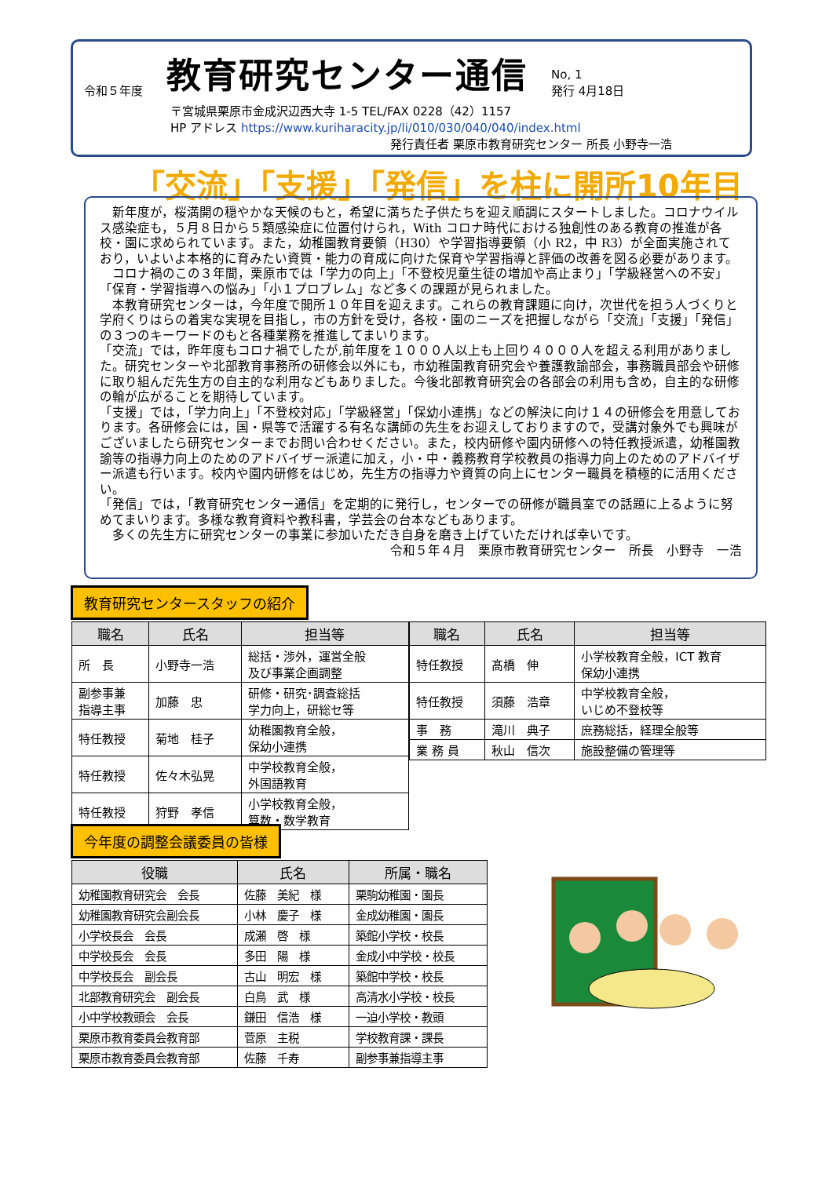令和５年度 教育研究センター通信 No, 1
発行 4月18日
〒宮城県栗原市金成沢辺西大寺 1-5 TEL/FAX 0228（42）1157
HP アドレス https://www.kuriharacity.jp/li/010/030/040/040/index.html
発行責任者 栗原市教育研究センター 所長 小野寺一浩
「交流」「支援」「発信」を柱に開所10年目
　新年度が，桜満開の穏やかな天候のもと，希望に満ちた子供たちを迎え順調にスタートしました。コロナウイルス感染症も，５月８日から５類感染症に位置付けられ，With コロナ時代における独創性のある教育の推進が各校・園に求められています。また，幼稚園教育要領（H30）や学習指導要領（小 R2，中 R3）が全面実施されており，いよいよ本格的に育みたい資質・能力の育成に向けた保育や学習指導と評価の改善を図る必要があります。
　コロナ禍のこの３年間，栗原市では「学力の向上」「不登校児童生徒の増加や高止まり」「学級経営への不安」「保育・学習指導への悩み」「小１プロブレム」など多くの課題が見られました。
　本教育研究センターは，今年度で開所１０年目を迎えます。これらの教育課題に向け，次世代を担う人づくりと学府くりはらの着実な実現を目指し，市の方針を受け，各校・園のニーズを把握しながら「交流」「支援」「発信」の３つのキーワードのもと各種業務を推進してまいります。
「交流」では，昨年度もコロナ禍でしたが,前年度を１０００人以上も上回り４０００人を超える利用がありました。研究センターや北部教育事務所の研修会以外にも，市幼稚園教育研究会や養護教諭部会，事務職員部会や研修に取り組んだ先生方の自主的な利用などもありました。今後北部教育研究会の各部会の利用も含め，自主的な研修の輪が広がることを期待しています。
「支援」では，「学力向上」「不登校対応」「学級経営」「保幼小連携」などの解決に向け１４の研修会を用意しております。各研修会には，国・県等で活躍する有名な講師の先生をお迎えしておりますので，受講対象外でも興味がございましたら研究センターまでお問い合わせください。また，校内研修や園内研修への特任教授派遣，幼稚園教諭等の指導力向上のためのアドバイザー派遣に加え，小・中・義務教育学校教員の指導力向上のためのアドバイザー派遣も行います。校内や園内研修をはじめ，先生方の指導力や資質の向上にセンター職員を積極的に活用ください。
「発信」では，「教育研究センター通信」を定期的に発行し，センターでの研修が職員室での話題に上るように努めてまいります。多様な教育資料や教科書，学芸会の台本などもあります。
　多くの先生方に研究センターの事業に参加いただき自身を磨き上げていただければ幸いです。
令和５年４月　栗原市教育研究センター　所長　小野寺　一浩
教育研究センタースタッフの紹介
| 職名 | 氏名 | 担当等 |
| --- | --- | --- |
| 所 長 | 小野寺一浩 | 総括・渉外，運営全般 及び事業企画調整 |
| 副参事兼 指導主事 | 加藤 忠 | 研修・研究･調査総括 学力向上，研総セ等 |
| 特任教授 | 菊地 桂子 | 幼稚園教育全般， 保幼小連携 |
| 特任教授 | 佐々木弘晃 | 中学校教育全般， 外国語教育 |
| 特任教授 | 狩野 孝信 | 小学校教育全般， 算数・数学教育 |
| 職名 | 氏名 | 担当等 |
| --- | --- | --- |
| 特任教授 | 髙橋 伸 | 小学校教育全般，ICT 教育 保幼小連携 |
| 特任教授 | 須藤 浩章 | 中学校教育全般， いじめ不登校等 |
| 事 務 | 滝川 典子 | 庶務総括，経理全般等 |
| 業 務 員 | 秋山 信次 | 施設整備の管理等 |
今年度の調整会議委員の皆様
| 役職 | 氏名 | 所属・職名 |
| --- | --- | --- |
| 幼稚園教育研究会 会長 | 佐藤 美紀 様 | 栗駒幼稚園・園長 |
| 幼稚園教育研究会副会長 | 小林 慶子 様 | 金成幼稚園・園長 |
| 小学校長会 会長 | 成瀬 啓 様 | 築館小学校・校長 |
| 中学校長会 会長 | 多田 陽 様 | 金成小中学校・校長 |
| 中学校長会 副会長 | 古山 明宏 様 | 築館中学校・校長 |
| 北部教育研究会 副会長 | 白鳥 武 様 | 高清水小学校・校長 |
| 小中学校教頭会 会長 | 鎌田 信浩 様 | 一迫小学校・教頭 |
| 栗原市教育委員会教育部 | 菅原 主税 | 学校教育課・課長 |
| 栗原市教育委員会教育部 | 佐藤 千寿 | 副参事兼指導主事 |